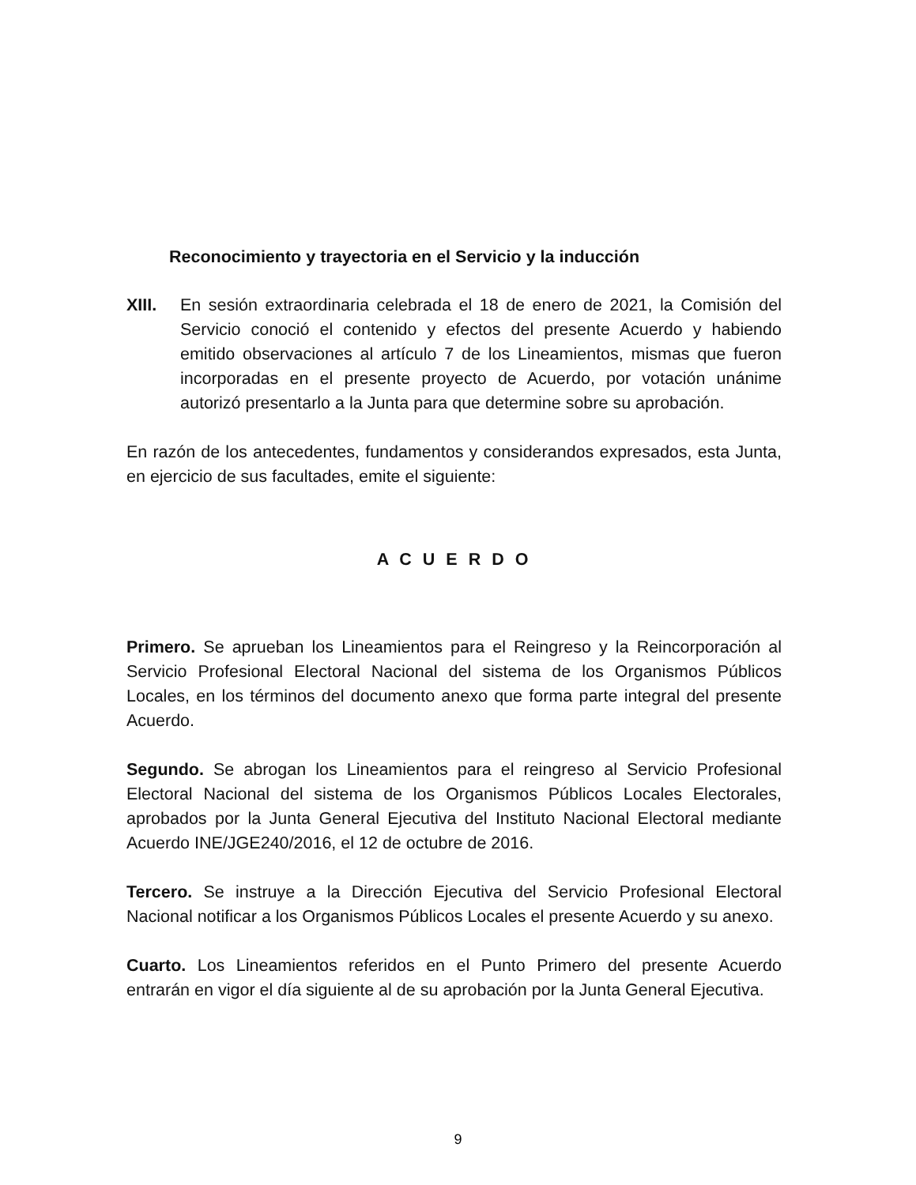Reconocimiento y trayectoria en el Servicio y la inducción
XIII. En sesión extraordinaria celebrada el 18 de enero de 2021, la Comisión del Servicio conoció el contenido y efectos del presente Acuerdo y habiendo emitido observaciones al artículo 7 de los Lineamientos, mismas que fueron incorporadas en el presente proyecto de Acuerdo, por votación unánime autorizó presentarlo a la Junta para que determine sobre su aprobación.
En razón de los antecedentes, fundamentos y considerandos expresados, esta Junta, en ejercicio de sus facultades, emite el siguiente:
A C U E R D O
Primero. Se aprueban los Lineamientos para el Reingreso y la Reincorporación al Servicio Profesional Electoral Nacional del sistema de los Organismos Públicos Locales, en los términos del documento anexo que forma parte integral del presente Acuerdo.
Segundo. Se abrogan los Lineamientos para el reingreso al Servicio Profesional Electoral Nacional del sistema de los Organismos Públicos Locales Electorales, aprobados por la Junta General Ejecutiva del Instituto Nacional Electoral mediante Acuerdo INE/JGE240/2016, el 12 de octubre de 2016.
Tercero. Se instruye a la Dirección Ejecutiva del Servicio Profesional Electoral Nacional notificar a los Organismos Públicos Locales el presente Acuerdo y su anexo.
Cuarto. Los Lineamientos referidos en el Punto Primero del presente Acuerdo entrarán en vigor el día siguiente al de su aprobación por la Junta General Ejecutiva.
9